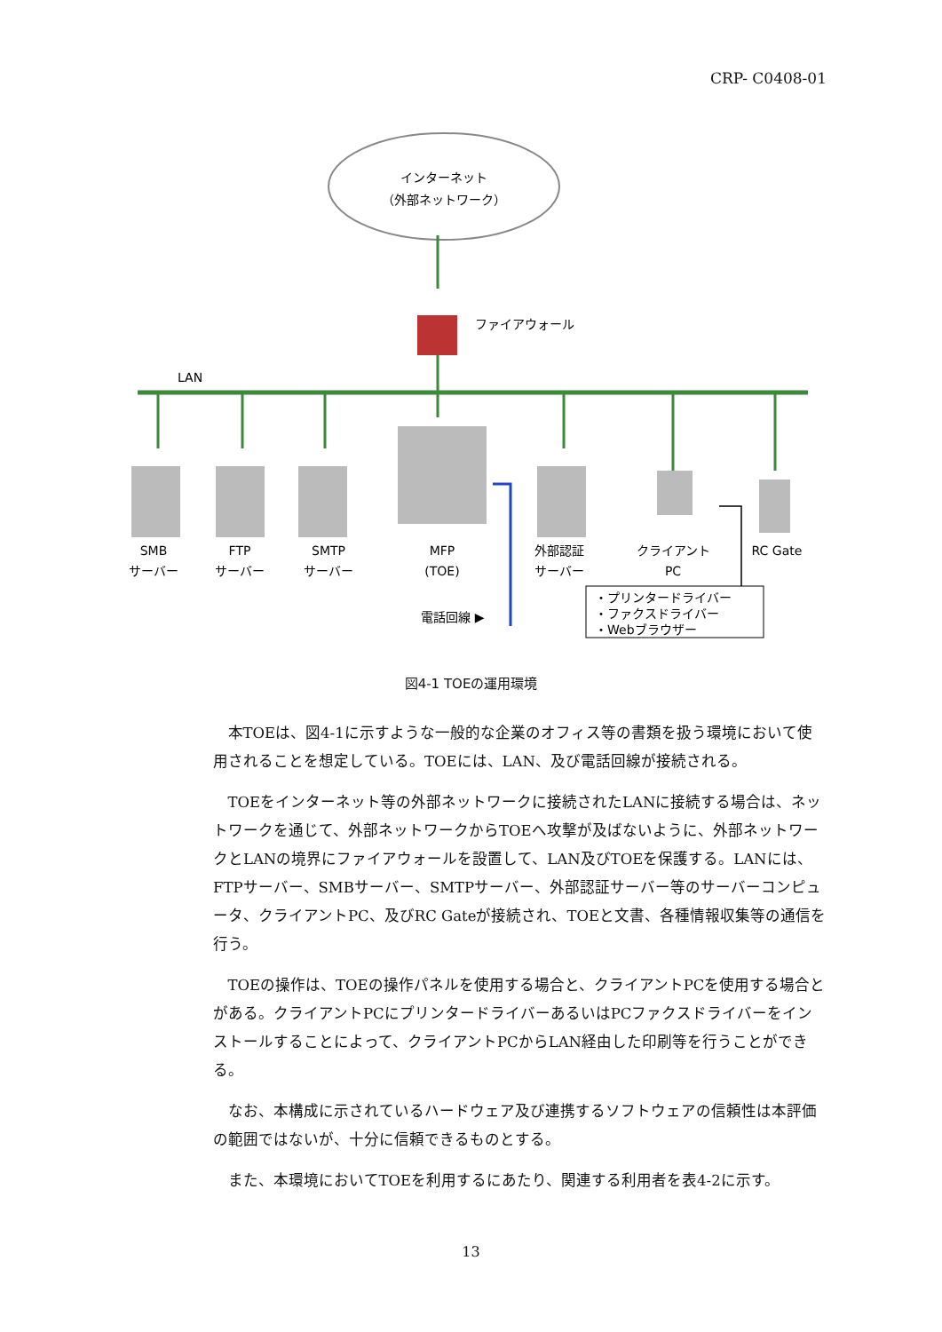CRP- C0408-01
インターネット
（外部ネットワーク）
ファイアウォール
LAN
SMB
サーバー
FTP
サーバー
SMTP
サーバー
MFP
(TOE)
外部認証
サーバー
クライアント
PC
RC Gate
電話回線 ▶
・プリンタードライバー
・ファクスドライバー
・Webブラウザー
図4-1 TOEの運用環境
本TOEは、図4-1に示すような一般的な企業のオフィス等の書類を扱う環境において使用されることを想定している。TOEには、LAN、及び電話回線が接続される。
TOEをインターネット等の外部ネットワークに接続されたLANに接続する場合は、ネットワークを通じて、外部ネットワークからTOEへ攻撃が及ばないように、外部ネットワークとLANの境界にファイアウォールを設置して、LAN及びTOEを保護する。LANには、FTPサーバー、SMBサーバー、SMTPサーバー、外部認証サーバー等のサーバーコンピュータ、クライアントPC、及びRC Gateが接続され、TOEと文書、各種情報収集等の通信を行う。
TOEの操作は、TOEの操作パネルを使用する場合と、クライアントPCを使用する場合とがある。クライアントPCにプリンタードライバーあるいはPCファクスドライバーをインストールすることによって、クライアントPCからLAN経由した印刷等を行うことができる。
なお、本構成に示されているハードウェア及び連携するソフトウェアの信頼性は本評価の範囲ではないが、十分に信頼できるものとする。
また、本環境においてTOEを利用するにあたり、関連する利用者を表4-2に示す。
13